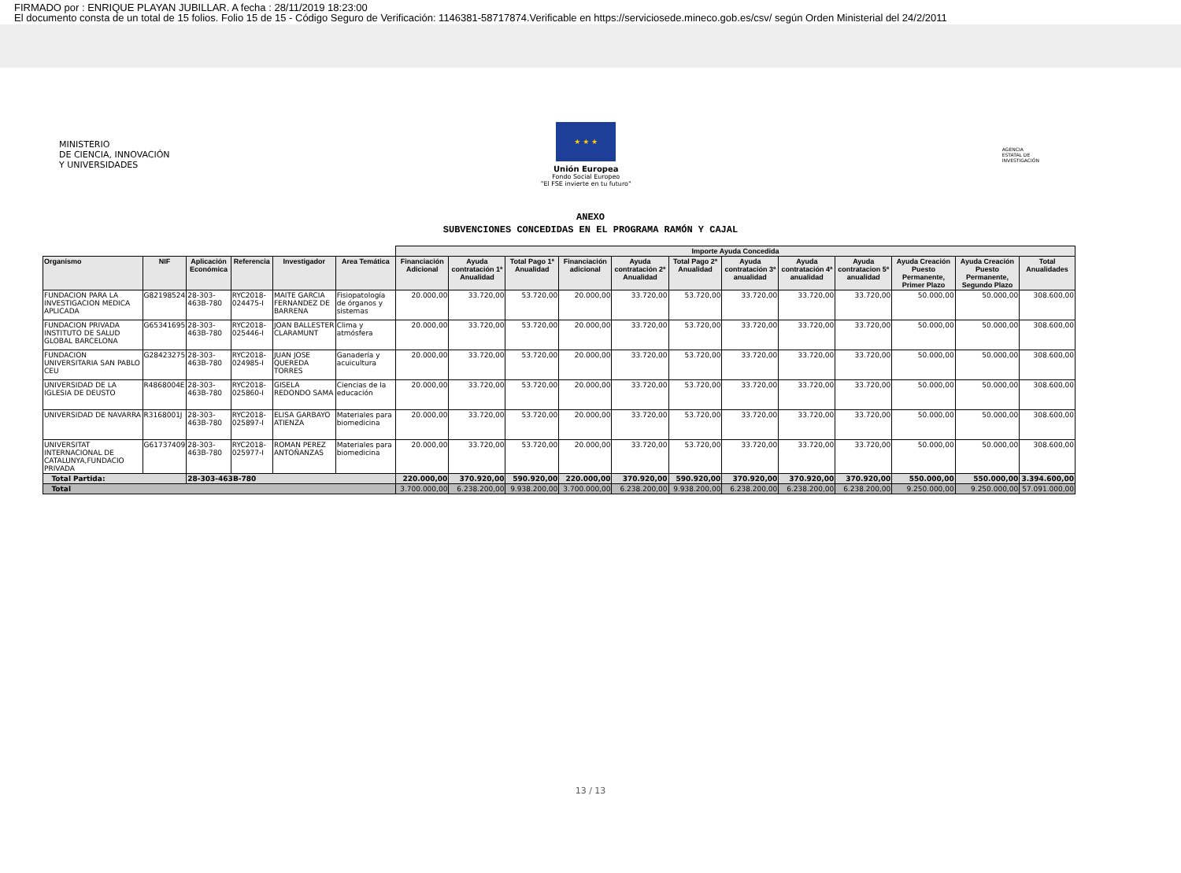FIRMADO por : ENRIQUE PLAYAN JUBILLAR. A fecha : 28/11/2019 18:23:00
El documento consta de un total de 15 folios. Folio 15 de 15 - Código Seguro de Verificación: 1146381-58717874.Verificable en https://serviciosede.mineco.gob.es/csv/ según Orden Ministerial del 24/2/2011
MINISTERIO
DE CIENCIA, INNOVACIÓN
Y UNIVERSIDADES
★ ★ ★
Unión Europea
Fondo Social Europeo
"El FSE invierte en tu futuro"
AGENCIA
ESTATAL DE
INVESTIGACIÓN
ANEXO
SUBVENCIONES CONCEDIDAS EN EL PROGRAMA RAMÓN Y CAJAL
| | | | | | | Importe Ayuda Concedida | | | | | | | | | | | |
| --- | --- | --- | --- | --- | --- | --- | --- | --- | --- | --- | --- | --- | --- | --- | --- | --- | --- |
| Organismo | NIF | Aplicación Económica | Referencia | Investigador | Area Temática | Financiación Adicional | Ayuda contratación 1ª Anualidad | Total Pago 1ª Anualidad | Financiación adicional | Ayuda contratación 2ª Anualidad | Total Pago 2ª Anualidad | Ayuda contratación 3ª anualidad | Ayuda contratación 4ª anualidad | Ayuda contratacion 5ª anualidad | Ayuda Creación Puesto Permanente, Primer Plazo | Ayuda Creación Puesto Permanente, Segundo Plazo | Total Anualidades |
| FUNDACION PARA LA INVESTIGACION MEDICA APLICADA | G82198524 | 28-303-463B-780 | RYC2018-024475-I | MAITE GARCIA FERNANDEZ DE BARRENA | Fisiopatología de órganos y sistemas | 20.000,00 | 33.720,00 | 53.720,00 | 20.000,00 | 33.720,00 | 53.720,00 | 33.720,00 | 33.720,00 | 33.720,00 | 50.000,00 | 50.000,00 | 308.600,00 |
| FUNDACION PRIVADA INSTITUTO DE SALUD GLOBAL BARCELONA | G65341695 | 28-303-463B-780 | RYC2018-025446-I | JOAN BALLESTER CLARAMUNT | Clima y atmósfera | 20.000,00 | 33.720,00 | 53.720,00 | 20.000,00 | 33.720,00 | 53.720,00 | 33.720,00 | 33.720,00 | 33.720,00 | 50.000,00 | 50.000,00 | 308.600,00 |
| FUNDACION UNIVERSITARIA SAN PABLO CEU | G28423275 | 28-303-463B-780 | RYC2018-024985-I | JUAN JOSE QUEREDA TORRES | Ganadería y acuicultura | 20.000,00 | 33.720,00 | 53.720,00 | 20.000,00 | 33.720,00 | 53.720,00 | 33.720,00 | 33.720,00 | 33.720,00 | 50.000,00 | 50.000,00 | 308.600,00 |
| UNIVERSIDAD DE LA IGLESIA DE DEUSTO | R4868004E | 28-303-463B-780 | RYC2018-025860-I | GISELA REDONDO SAMA | Ciencias de la educación | 20.000,00 | 33.720,00 | 53.720,00 | 20.000,00 | 33.720,00 | 53.720,00 | 33.720,00 | 33.720,00 | 33.720,00 | 50.000,00 | 50.000,00 | 308.600,00 |
| UNIVERSIDAD DE NAVARRA | R3168001J | 28-303-463B-780 | RYC2018-025897-I | ELISA GARBAYO ATIENZA | Materiales para biomedicina | 20.000,00 | 33.720,00 | 53.720,00 | 20.000,00 | 33.720,00 | 53.720,00 | 33.720,00 | 33.720,00 | 33.720,00 | 50.000,00 | 50.000,00 | 308.600,00 |
| UNIVERSITAT INTERNACIONAL DE CATALUNYA,FUNDACIO PRIVADA | G61737409 | 28-303-463B-780 | RYC2018-025977-I | ROMAN PEREZ ANTOÑANZAS | Materiales para biomedicina | 20.000,00 | 33.720,00 | 53.720,00 | 20.000,00 | 33.720,00 | 53.720,00 | 33.720,00 | 33.720,00 | 33.720,00 | 50.000,00 | 50.000,00 | 308.600,00 |
| Total Partida: | | 28-303-463B-780 | | | | 220.000,00 | 370.920,00 | 590.920,00 | 220.000,00 | 370.920,00 | 590.920,00 | 370.920,00 | 370.920,00 | 370.920,00 | 550.000,00 | 550.000,00 | 3.394.600,00 |
| Total | | | | | | 3.700.000,00 | 6.238.200,00 | 9.938.200,00 | 3.700.000,00 | 6.238.200,00 | 9.938.200,00 | 6.238.200,00 | 6.238.200,00 | 6.238.200,00 | 9.250.000,00 | 9.250.000,00 | 57.091.000,00 |
13 / 13